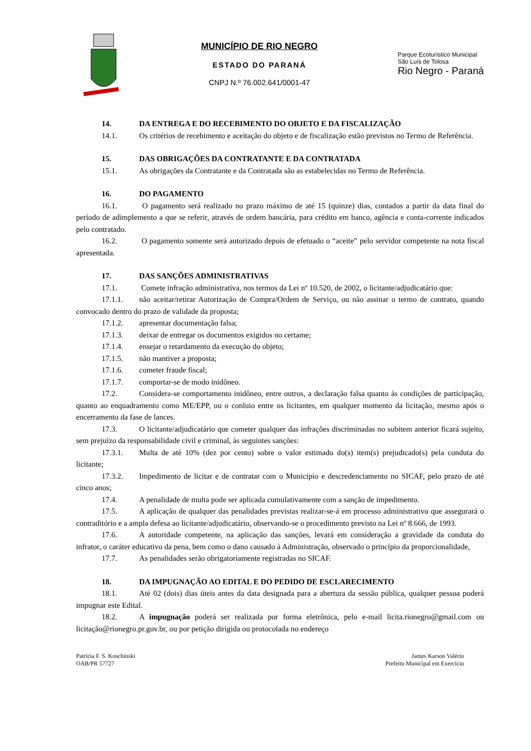MUNICÍPIO DE RIO NEGRO
ESTADO DO PARANÁ
CNPJ N.º 76.002.641/0001-47
Parque Ecoturístico Municipal
São Luís de Tolosa
Rio Negro - Paraná
14. DA ENTREGA E DO RECEBIMENTO DO OBJETO E DA FISCALIZAÇÃO
14.1. Os critérios de recebimento e aceitação do objeto e de fiscalização estão previstos no Termo de Referência.
15. DAS OBRIGAÇÕES DA CONTRATANTE E DA CONTRATADA
15.1. As obrigações da Contratante e da Contratada são as estabelecidas no Termo de Referência.
16. DO PAGAMENTO
16.1. O pagamento será realizado no prazo máximo de até 15 (quinze) dias, contados a partir da data final do período de adimplemento a que se referir, através de ordem bancária, para crédito em banco, agência e conta-corrente indicados pelo contratado.
16.2. O pagamento somente será autorizado depois de efetuado o “aceite” pelo servidor competente na nota fiscal apresentada.
17. DAS SANÇÕES ADMINISTRATIVAS
17.1. Comete infração administrativa, nos termos da Lei nº 10.520, de 2002, o licitante/adjudicatário que:
17.1.1. não aceitar/retirar Autorização de Compra/Ordem de Serviço, ou não assinar o termo de contrato, quando convocado dentro do prazo de validade da proposta;
17.1.2. apresentar documentação falsa;
17.1.3. deixar de entregar os documentos exigidos no certame;
17.1.4. ensejar o retardamento da execução do objeto;
17.1.5. não mantiver a proposta;
17.1.6. cometer fraude fiscal;
17.1.7. comportar-se de modo inidôneo.
17.2. Considera-se comportamento inidôneo, entre outros, a declaração falsa quanto às condições de participação, quanto ao enquadramento como ME/EPP, ou o conluio entre os licitantes, em qualquer momento da licitação, mesmo após o encerramento da fase de lances.
17.3. O licitante/adjudicatário que cometer qualquer das infrações discriminadas no subitem anterior ficará sujeito, sem prejuízo da responsabilidade civil e criminal, às seguintes sanções:
17.3.1. Multa de até 10% (dez por cento) sobre o valor estimado do(s) item(s) prejudicado(s) pela conduta do licitante;
17.3.2. Impedimento de licitar e de contratar com o Município e descredenciamento no SICAF, pelo prazo de até cinco anos;
17.4. A penalidade de multa pode ser aplicada cumulativamente com a sanção de impedimento.
17.5. A aplicação de qualquer das penalidades previstas realizar-se-á em processo administrativo que assegurará o contraditório e a ampla defesa ao licitante/adjudicatário, observando-se o procedimento previsto na Lei nº 8.666, de 1993.
17.6. A autoridade competente, na aplicação das sanções, levará em consideração a gravidade da conduta do infrator, o caráter educativo da pena, bem como o dano causado à Administração, observado o princípio da proporcionalidade,
17.7. As penalidades serão obrigatoriamente registradas no SICAF.
18. DA IMPUGNAÇÃO AO EDITAL E DO PEDIDO DE ESCLARECIMENTO
18.1. Até 02 (dois) dias úteis antes da data designada para a abertura da sessão pública, qualquer pessoa poderá impugnar este Edital.
18.2. A impugnação poderá ser realizada por forma eletrônica, pelo e-mail licita.rionegro@gmail.com ou licitação@rionegro.pr.gov.br, ou por petição dirigida ou protocolada no endereço
Patrícia F. S. Koschinski
OAB/PR 57727
James Karson Valério
Prefeito Municipal em Exercício